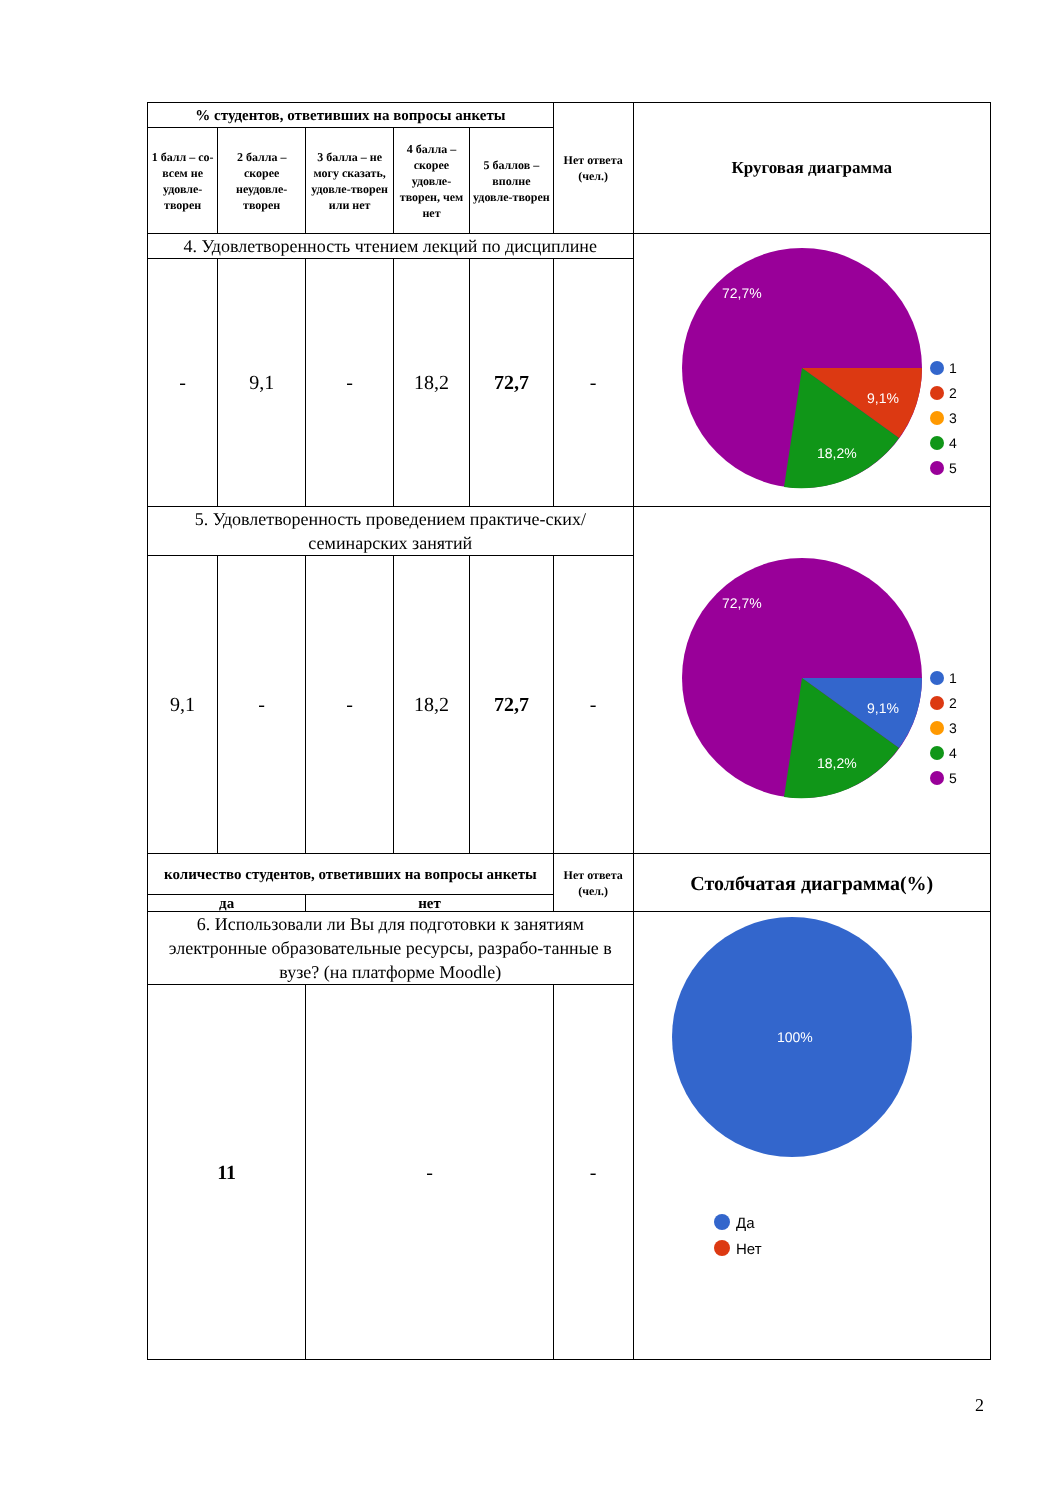| % студентов, ответивших на вопросы анкеты | | | | | Нет ответа (чел.) | Круговая диаграмма |
| --- | --- | --- | --- | --- | --- | --- |
| 1 балл – со-всем не удовле-творен | 2 балла – скорее неудовле-творен | 3 балла – не могу сказать, удовле-творен или нет | 4 балла – скорее удовле-творен, чем нет | 5 баллов – вполне удовле-творен | | |
| 4. Удовлетворенность чтением лекций по дисциплине | | | | | | 72,7% 9,1% 18,2% 1 2 3 4 5 |
| - | 9,1 | - | 18,2 | 72,7 | - | |
| 5. Удовлетворенность проведением практиче-ских/семинарских занятий | | | | | | 72,7% 9,1% 18,2% 1 2 3 4 5 |
| 9,1 | - | - | 18,2 | 72,7 | - | |
| количество студентов, ответивших на вопросы анкеты | | | | | Нет ответа (чел.) | Столбчатая диаграмма(%) |
| да | | нет | | | | |
| 6. Использовали ли Вы для подготовки к занятиям электронные образовательные ресурсы, разрабо-танные в вузе? (на платформе Moodle) | | | | | | 100% Да Нет |
| 11 | | - | | | - | |
2